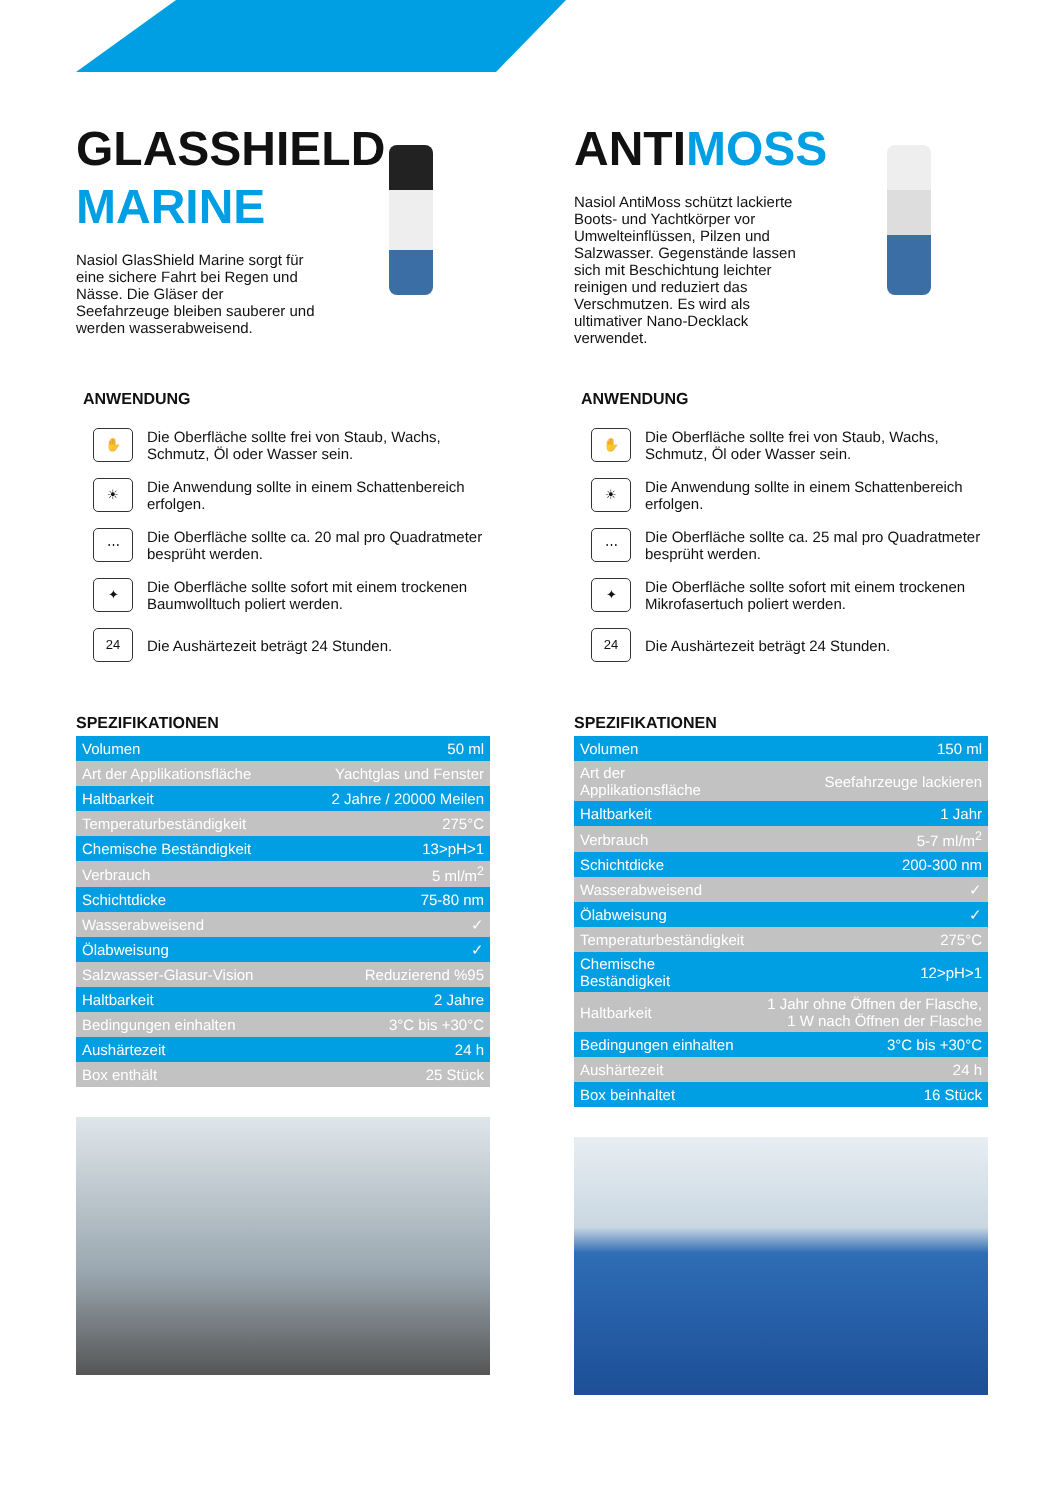GLASSHIELD
MARINE
Nasiol GlasShield Marine sorgt für eine sichere Fahrt bei Regen und Nässe. Die Gläser der Seefahrzeuge bleiben sauberer und werden wasserabweisend.
ANWENDUNG
✋
Die Oberfläche sollte frei von Staub, Wachs, Schmutz, Öl oder Wasser sein.
☀
Die Anwendung sollte in einem Schattenbereich erfolgen.
⋯
Die Oberfläche sollte ca. 20 mal pro Quadratmeter besprüht werden.
✦
Die Oberfläche sollte sofort mit einem trockenen Baumwolltuch poliert werden.
24
Die Aushärtezeit beträgt 24 Stunden.
SPEZIFIKATIONEN
| Volumen | 50 ml |
| Art der Applikationsfläche | Yachtglas und Fenster |
| Haltbarkeit | 2 Jahre / 20000 Meilen |
| Temperaturbeständigkeit | 275°C |
| Chemische Beständigkeit | 13>pH>1 |
| Verbrauch | 5 ml/m<sup>2</sup> |
| Schichtdicke | 75-80 nm |
| Wasserabweisend | ✓ |
| Ölabweisung | ✓ |
| Salzwasser-Glasur-Vision | Reduzierend %95 |
| Haltbarkeit | 2 Jahre |
| Bedingungen einhalten | 3°C bis +30°C |
| Aushärtezeit | 24 h |
| Box enthält | 25 Stück |
ANTIMOSS
Nasiol AntiMoss schützt lackierte Boots- und Yachtkörper vor Umwelteinflüssen, Pilzen und Salzwasser. Gegenstände lassen sich mit Beschichtung leichter reinigen und reduziert das Verschmutzen. Es wird als ultimativer Nano-Decklack verwendet.
ANWENDUNG
✋
Die Oberfläche sollte frei von Staub, Wachs, Schmutz, Öl oder Wasser sein.
☀
Die Anwendung sollte in einem Schattenbereich erfolgen.
⋯
Die Oberfläche sollte ca. 25 mal pro Quadratmeter besprüht werden.
✦
Die Oberfläche sollte sofort mit einem trockenen Mikrofasertuch poliert werden.
24
Die Aushärtezeit beträgt 24 Stunden.
SPEZIFIKATIONEN
| Volumen | 150 ml |
| Art der Applikationsfläche | Seefahrzeuge lackieren |
| Haltbarkeit | 1 Jahr |
| Verbrauch | 5-7 ml/m<sup>2</sup> |
| Schichtdicke | 200-300 nm |
| Wasserabweisend | ✓ |
| Ölabweisung | ✓ |
| Temperaturbeständigkeit | 275°C |
| Chemische Beständigkeit | 12>pH>1 |
| Haltbarkeit | 1 Jahr ohne Öffnen der Flasche, 1 W nach Öffnen der Flasche |
| Bedingungen einhalten | 3°C bis +30°C |
| Aushärtezeit | 24 h |
| Box beinhaltet | 16 Stück |